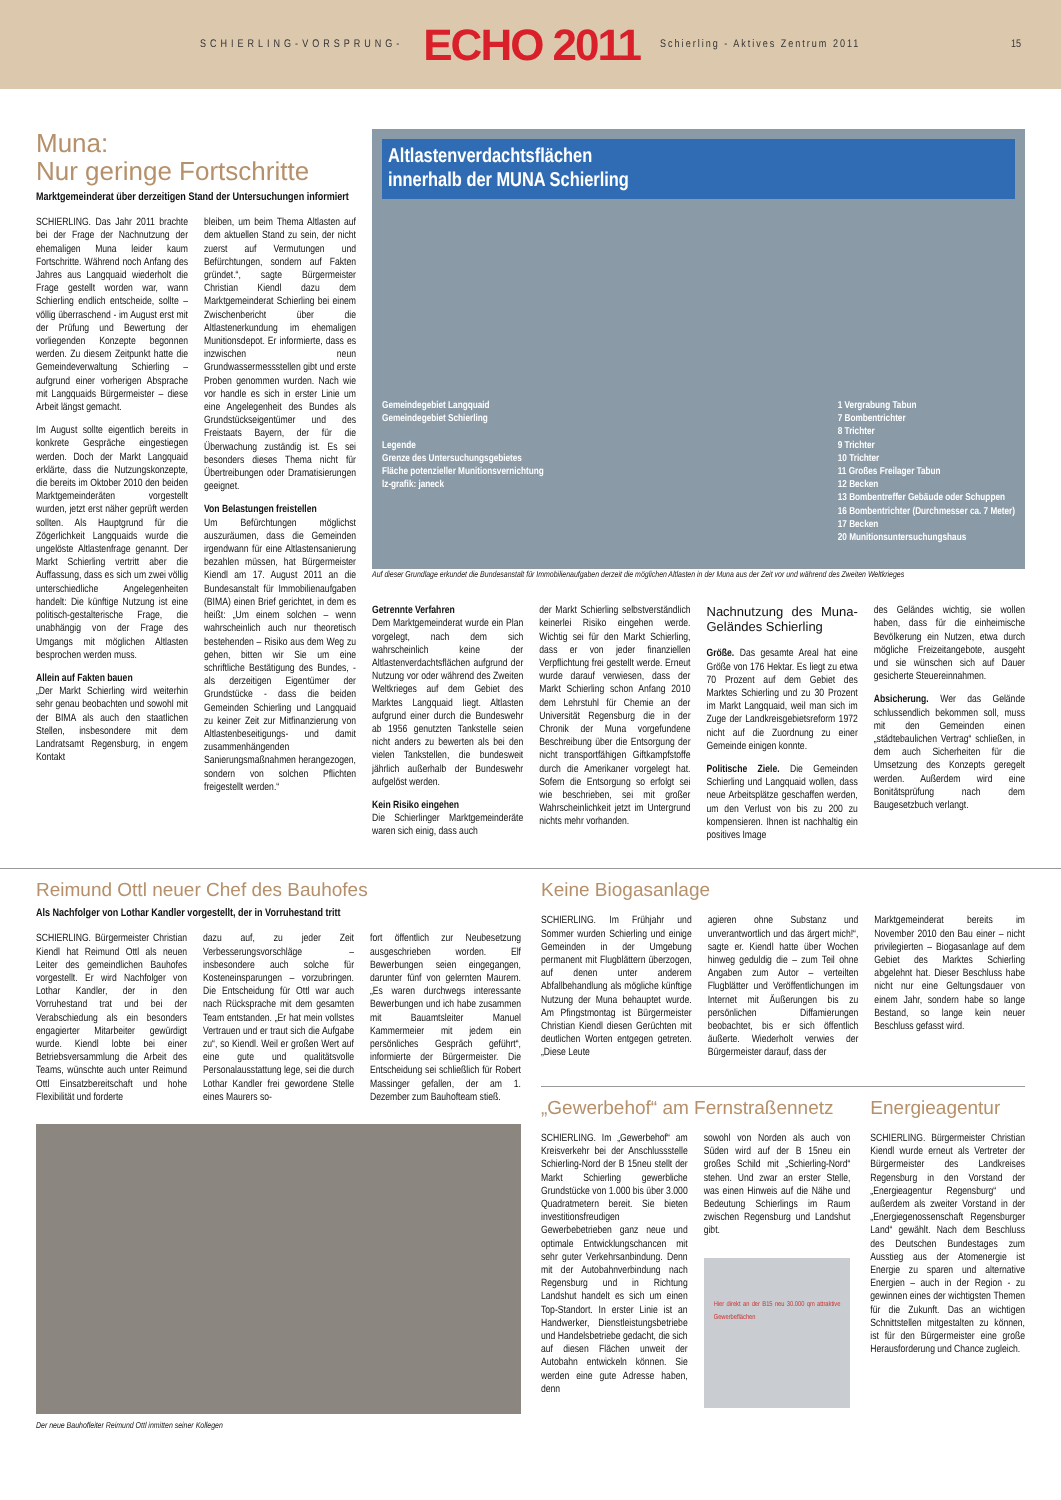SCHIERLING-VORSPRUNG- ECHO 2011 Schierling - Aktives Zentrum 2011 15
Muna:
Nur geringe Fortschritte
Marktgemeinderat über derzeitigen Stand der Untersuchungen informiert
SCHIERLING. Das Jahr 2011 brachte bei der Frage der Nachnutzung der ehemaligen Muna leider kaum Fortschritte. Während noch Anfang des Jahres aus Langquaid wiederholt die Frage gestellt worden war, wann Schierling endlich entscheide, sollte – völlig überraschend - im August erst mit der Prüfung und Bewertung der vorliegenden Konzepte begonnen werden. Zu diesem Zeitpunkt hatte die Gemeindeverwaltung Schierling – aufgrund einer vorherigen Absprache mit Langquaids Bürgermeister – diese Arbeit längst gemacht.
Im August sollte eigentlich bereits in konkrete Gespräche eingestiegen werden. Doch der Markt Langquaid erklärte, dass die Nutzungskonzepte, die bereits im Oktober 2010 den beiden Marktgemeinderäten vorgestellt wurden, jetzt erst näher geprüft werden sollten. Als Hauptgrund für die Zögerlichkeit Langquaids wurde die ungelöste Altlastenfrage genannt. Der Markt Schierling vertritt aber die Auffassung, dass es sich um zwei völlig unterschiedliche Angelegenheiten handelt: Die künftige Nutzung ist eine politisch-gestalterische Frage, die unabhängig von der Frage des Umgangs mit möglichen Altlasten besprochen werden muss.
Allein auf Fakten bauen
„Der Markt Schierling wird weiterhin sehr genau beobachten und sowohl mit der BIMA als auch den staatlichen Stellen, insbesondere mit dem Landratsamt Regensburg, in engem Kontakt
bleiben, um beim Thema Altlasten auf dem aktuellen Stand zu sein, der nicht zuerst auf Vermutungen und Befürchtungen, sondern auf Fakten gründet.“, sagte Bürgermeister Christian Kiendl dazu dem Marktgemeinderat Schierling bei einem Zwischenbericht über die Altlastenerkundung im ehemaligen Munitionsdepot. Er informierte, dass es inzwischen neun Grundwassermessstellen gibt und erste Proben genommen wurden. Nach wie vor handle es sich in erster Linie um eine Angelegenheit des Bundes als Grundstückseigentümer und des Freistaats Bayern, der für die Überwachung zuständig ist. Es sei besonders dieses Thema nicht für Übertreibungen oder Dramatisierungen geeignet.
Von Belastungen freistellen
Um Befürchtungen möglichst auszuräumen, dass die Gemeinden irgendwann für eine Altlastensanierung bezahlen müssen, hat Bürgermeister Kiendl am 17. August 2011 an die Bundesanstalt für Immobilienaufgaben (BIMA) einen Brief gerichtet, in dem es heißt: „Um einem solchen – wenn wahrscheinlich auch nur theoretisch bestehenden – Risiko aus dem Weg zu gehen, bitten wir Sie um eine schriftliche Bestätigung des Bundes, - als derzeitigen Eigentümer der Grundstücke - dass die beiden Gemeinden Schierling und Langquaid zu keiner Zeit zur Mitfinanzierung von Altlastenbeseitigungs- und damit zusammenhängenden Sanierungsmaßnahmen herangezogen, sondern von solchen Pflichten freigestellt werden.“
Altlastenverdachtsflächen
innerhalb der MUNA Schierling
Gemeindegebiet Langquaid
Gemeindegebiet Schierling
Legende
Grenze des Untersuchungsgebietes
Fläche potenzieller Munitionsvernichtung
lz-grafik: janeck
1 Vergrabung Tabun
7 Bombentrichter
8 Trichter
9 Trichter
10 Trichter
11 Großes Freilager Tabun
12 Becken
13 Bombentreffer Gebäude oder Schuppen
16 Bombentrichter (Durchmesser ca. 7 Meter)
17 Becken
20 Munitionsuntersuchungshaus
Auf dieser Grundlage erkundet die Bundesanstalt für Immobilienaufgaben derzeit die möglichen Altlasten in der Muna aus der Zeit vor und während des Zweiten Weltkrieges
Getrennte Verfahren
Dem Marktgemeinderat wurde ein Plan vorgelegt, nach dem sich wahrscheinlich keine der Altlastenverdachtsflächen aufgrund der Nutzung vor oder während des Zweiten Weltkrieges auf dem Gebiet des Marktes Langquaid liegt. Altlasten aufgrund einer durch die Bundeswehr ab 1956 genutzten Tankstelle seien nicht anders zu bewerten als bei den vielen Tankstellen, die bundesweit jährlich außerhalb der Bundeswehr aufgelöst werden.
Kein Risiko eingehen
Die Schierlinger Marktgemeinderäte waren sich einig, dass auch
der Markt Schierling selbstverständlich keinerlei Risiko eingehen werde. Wichtig sei für den Markt Schierling, dass er von jeder finanziellen Verpflichtung frei gestellt werde. Erneut wurde darauf verwiesen, dass der Markt Schierling schon Anfang 2010 dem Lehrstuhl für Chemie an der Universität Regensburg die in der Chronik der Muna vorgefundene Beschreibung über die Entsorgung der nicht transportfähigen Giftkampfstoffe durch die Amerikaner vorgelegt hat. Sofern die Entsorgung so erfolgt sei wie beschrieben, sei mit großer Wahrscheinlichkeit jetzt im Untergrund nichts mehr vorhanden.
Nachnutzung des Muna-Geländes Schierling
Größe. Das gesamte Areal hat eine Größe von 176 Hektar. Es liegt zu etwa 70 Prozent auf dem Gebiet des Marktes Schierling und zu 30 Prozent im Markt Langquaid, weil man sich im Zuge der Landkreisgebietsreform 1972 nicht auf die Zuordnung zu einer Gemeinde einigen konnte.
Politische Ziele. Die Gemeinden Schierling und Langquaid wollen, dass neue Arbeitsplätze geschaffen werden, um den Verlust von bis zu 200 zu kompensieren. Ihnen ist nachhaltig ein positives Image
des Geländes wichtig, sie wollen haben, dass für die einheimische Bevölkerung ein Nutzen, etwa durch mögliche Freizeitangebote, ausgeht und sie wünschen sich auf Dauer gesicherte Steuereinnahmen.
Absicherung. Wer das Gelände schlussendlich bekommen soll, muss mit den Gemeinden einen „städtebaulichen Vertrag“ schließen, in dem auch Sicherheiten für die Umsetzung des Konzepts geregelt werden. Außerdem wird eine Bonitätsprüfung nach dem Baugesetzbuch verlangt.
Reimund Ottl neuer Chef des Bauhofes
Als Nachfolger von Lothar Kandler vorgestellt, der in Vorruhestand tritt
SCHIERLING. Bürgermeister Christian Kiendl hat Reimund Ottl als neuen Leiter des gemeindlichen Bauhofes vorgestellt. Er wird Nachfolger von Lothar Kandler, der in den Vorruhestand trat und bei der Verabschiedung als ein besonders engagierter Mitarbeiter gewürdigt wurde. Kiendl lobte bei einer Betriebsversammlung die Arbeit des Teams, wünschte auch unter Reimund Ottl Einsatzbereitschaft und hohe Flexibilität und forderte
dazu auf, zu jeder Zeit Verbesserungsvorschläge – insbesondere auch solche für Kosteneinsparungen – vorzubringen. Die Entscheidung für Ottl war auch nach Rücksprache mit dem gesamten Team entstanden. „Er hat mein vollstes Vertrauen und er traut sich die Aufgabe zu“, so Kiendl. Weil er großen Wert auf eine gute und qualitätsvolle Personalausstattung lege, sei die durch Lothar Kandler frei gewordene Stelle eines Maurers so-
fort öffentlich zur Neubesetzung ausgeschrieben worden. Elf Bewerbungen seien eingegangen, darunter fünf von gelernten Maurern. „Es waren durchwegs interessante Bewerbungen und ich habe zusammen mit Bauamtsleiter Manuel Kammermeier mit jedem ein persönliches Gespräch geführt“, informierte der Bürgermeister. Die Entscheidung sei schließlich für Robert Massinger gefallen, der am 1. Dezember zum Bauhofteam stieß.
Der neue Bauhofleiter Reimund Ottl inmitten seiner Kollegen
Keine Biogasanlage
SCHIERLING. Im Frühjahr und Sommer wurden Schierling und einige Gemeinden in der Umgebung permanent mit Flugblättern überzogen, auf denen unter anderem Abfallbehandlung als mögliche künftige Nutzung der Muna behauptet wurde. Am Pfingstmontag ist Bürgermeister Christian Kiendl diesen Gerüchten mit deutlichen Worten entgegen getreten. „Diese Leute
agieren ohne Substanz und unverantwortlich und das ärgert mich!“, sagte er. Kiendl hatte über Wochen hinweg geduldig die – zum Teil ohne Angaben zum Autor – verteilten Flugblätter und Veröffentlichungen im Internet mit Äußerungen bis zu persönlichen Diffamierungen beobachtet, bis er sich öffentlich äußerte. Wiederholt verwies der Bürgermeister darauf, dass der
Marktgemeinderat bereits im November 2010 den Bau einer – nicht privilegierten – Biogasanlage auf dem Gebiet des Marktes Schierling abgelehnt hat. Dieser Beschluss habe nicht nur eine Geltungsdauer von einem Jahr, sondern habe so lange Bestand, so lange kein neuer Beschluss gefasst wird.
„Gewerbehof“ am Fernstraßennetz
SCHIERLING. Im „Gewerbehof“ am Kreisverkehr bei der Anschlussstelle Schierling-Nord der B 15neu stellt der Markt Schierling gewerbliche Grundstücke von 1.000 bis über 3.000 Quadratmetern bereit. Sie bieten investitionsfreudigen Gewerbebetrieben ganz neue und optimale Entwicklungschancen mit sehr guter Verkehrsanbindung. Denn mit der Autobahnverbindung nach Regensburg und in Richtung Landshut handelt es sich um einen Top-Standort. In erster Linie ist an Handwerker, Dienstleistungsbetriebe und Handelsbetriebe gedacht, die sich auf diesen Flächen unweit der Autobahn entwickeln können. Sie werden eine gute Adresse haben, denn
sowohl von Norden als auch von Süden wird auf der B 15neu ein großes Schild mit „Schierling-Nord“ stehen. Und zwar an erster Stelle, was einen Hinweis auf die Nähe und Bedeutung Schierlings im Raum zwischen Regensburg und Landshut gibt.
Hier direkt an der B15 neu 30.000 qm attraktive Gewerbeflächen
Energieagentur
SCHIERLING. Bürgermeister Christian Kiendl wurde erneut als Vertreter der Bürgermeister des Landkreises Regensburg in den Vorstand der „Energieagentur Regensburg“ und außerdem als zweiter Vorstand in der „Energiegenossenschaft Regensburger Land“ gewählt. Nach dem Beschluss des Deutschen Bundestages zum Ausstieg aus der Atomenergie ist Energie zu sparen und alternative Energien – auch in der Region - zu gewinnen eines der wichtigsten Themen für die Zukunft. Das an wichtigen Schnittstellen mitgestalten zu können, ist für den Bürgermeister eine große Herausforderung und Chance zugleich.